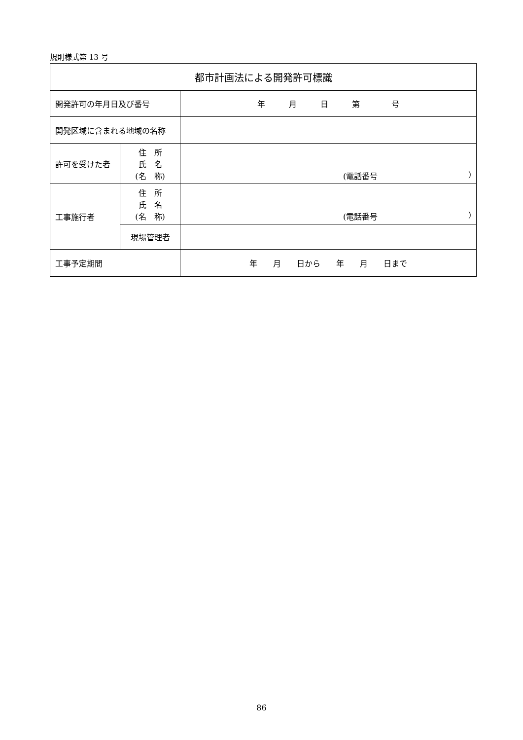規則様式第 13 号
| 都市計画法による開発許可標識 | | |
| 開発許可の年月日及び番号 | | 年 月 日 第 号 |
| 開発区域に含まれる地域の名称 | | |
| 許可を受けた者 | 住 所 氏 名 (名 称) | (電話番号 ) |
| 工事施行者 | 住 所 氏 名 (名 称) | (電話番号 ) |
| | 現場管理者 | |
| 工事予定期間 | | 年 月 日から 年 月 日まで |
86